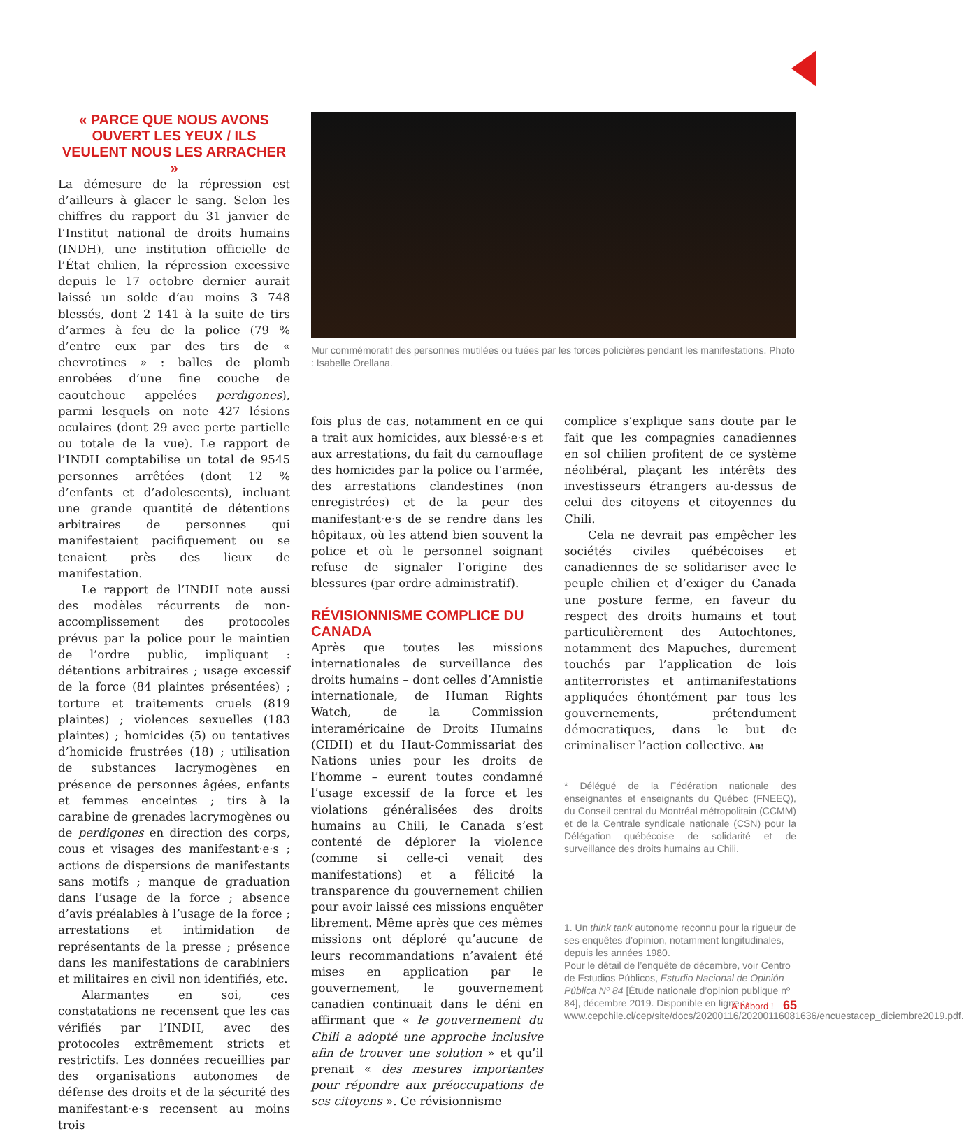« PARCE QUE NOUS AVONS OUVERT LES YEUX / ILS VEULENT NOUS LES ARRACHER »
La démesure de la répression est d’ailleurs à glacer le sang. Selon les chiffres du rapport du 31 janvier de l’Institut national de droits humains (INDH), une institution officielle de l’État chilien, la répression excessive depuis le 17 octobre dernier aurait laissé un solde d’au moins 3 748 blessés, dont 2 141 à la suite de tirs d’armes à feu de la police (79 % d’entre eux par des tirs de « chevrotines » : balles de plomb enrobées d’une fine couche de caoutchouc appelées perdigones), parmi lesquels on note 427 lésions oculaires (dont 29 avec perte partielle ou totale de la vue). Le rapport de l’INDH comptabilise un total de 9545 personnes arrêtées (dont 12 % d’enfants et d’adolescents), incluant une grande quantité de détentions arbitraires de personnes qui manifestaient pacifiquement ou se tenaient près des lieux de manifestation.
Le rapport de l’INDH note aussi des modèles récurrents de non-accomplissement des protocoles prévus par la police pour le maintien de l’ordre public, impliquant : détentions arbitraires ; usage excessif de la force (84 plaintes présentées) ; torture et traitements cruels (819 plaintes) ; violences sexuelles (183 plaintes) ; homicides (5) ou tentatives d’homicide frustrées (18) ; utilisation de substances lacrymogènes en présence de personnes âgées, enfants et femmes enceintes ; tirs à la carabine de grenades lacrymogènes ou de perdigones en direction des corps, cous et visages des manifestant·e·s ; actions de dispersions de manifestants sans motifs ; manque de graduation dans l’usage de la force ; absence d’avis préalables à l’usage de la force ; arrestations et intimidation de représentants de la presse ; présence dans les manifestations de carabiniers et militaires en civil non identifiés, etc.
Alarmantes en soi, ces constatations ne recensent que les cas vérifiés par l’INDH, avec des protocoles extrêmement stricts et restrictifs. Les données recueillies par des organisations autonomes de défense des droits et de la sécurité des manifestant·e·s recensent au moins trois
Mur commémoratif des personnes mutilées ou tuées par les forces policières pendant les manifestations. Photo : Isabelle Orellana.
fois plus de cas, notamment en ce qui a trait aux homicides, aux blessé·e·s et aux arrestations, du fait du camouflage des homicides par la police ou l’armée, des arrestations clandestines (non enregistrées) et de la peur des manifestant·e·s de se rendre dans les hôpitaux, où les attend bien souvent la police et où le personnel soignant refuse de signaler l’origine des blessures (par ordre administratif).
RÉVISIONNISME COMPLICE DU CANADA
Après que toutes les missions internationales de surveillance des droits humains – dont celles d’Amnistie internationale, de Human Rights Watch, de la Commission interaméricaine de Droits Humains (CIDH) et du Haut-Commissariat des Nations unies pour les droits de l’homme – eurent toutes condamné l’usage excessif de la force et les violations généralisées des droits humains au Chili, le Canada s’est contenté de déplorer la violence (comme si celle-ci venait des manifestations) et a félicité la transparence du gouvernement chilien pour avoir laissé ces missions enquêter librement. Même après que ces mêmes missions ont déploré qu’aucune de leurs recommandations n’avaient été mises en application par le gouvernement, le gouvernement canadien continuait dans le déni en affirmant que « le gouvernement du Chili a adopté une approche inclusive afin de trouver une solution » et qu’il prenait « des mesures importantes pour répondre aux préoccupations de ses citoyens ». Ce révisionnisme
complice s’explique sans doute par le fait que les compagnies canadiennes en sol chilien profitent de ce système néolibéral, plaçant les intérêts des investisseurs étrangers au-dessus de celui des citoyens et citoyennes du Chili.
Cela ne devrait pas empêcher les sociétés civiles québécoises et canadiennes de se solidariser avec le peuple chilien et d’exiger du Canada une posture ferme, en faveur du respect des droits humains et tout particulièrement des Autochtones, notamment des Mapuches, durement touchés par l’application de lois antiterroristes et antimanifestations appliquées éhontément par tous les gouvernements, prétendument démocratiques, dans le but de criminaliser l’action collective. ÀB!
* Délégué de la Fédération nationale des enseignantes et enseignants du Québec (FNEEQ), du Conseil central du Montréal métropolitain (CCMM) et de la Centrale syndicale nationale (CSN) pour la Délégation québécoise de solidarité et de surveillance des droits humains au Chili.
1. Un think tank autonome reconnu pour la rigueur de ses enquêtes d’opinion, notamment longitudinales, depuis les années 1980.
Pour le détail de l’enquête de décembre, voir Centro de Estudios Públicos, Estudio Nacional de Opinión Pública Nº 84 [Étude nationale d’opinion publique nº 84], décembre 2019. Disponible en ligne : www.cepchile.cl/cep/site/docs/20200116/20200116081636/encuestacep_diciembre2019.pdf.
À bâbord ! 65